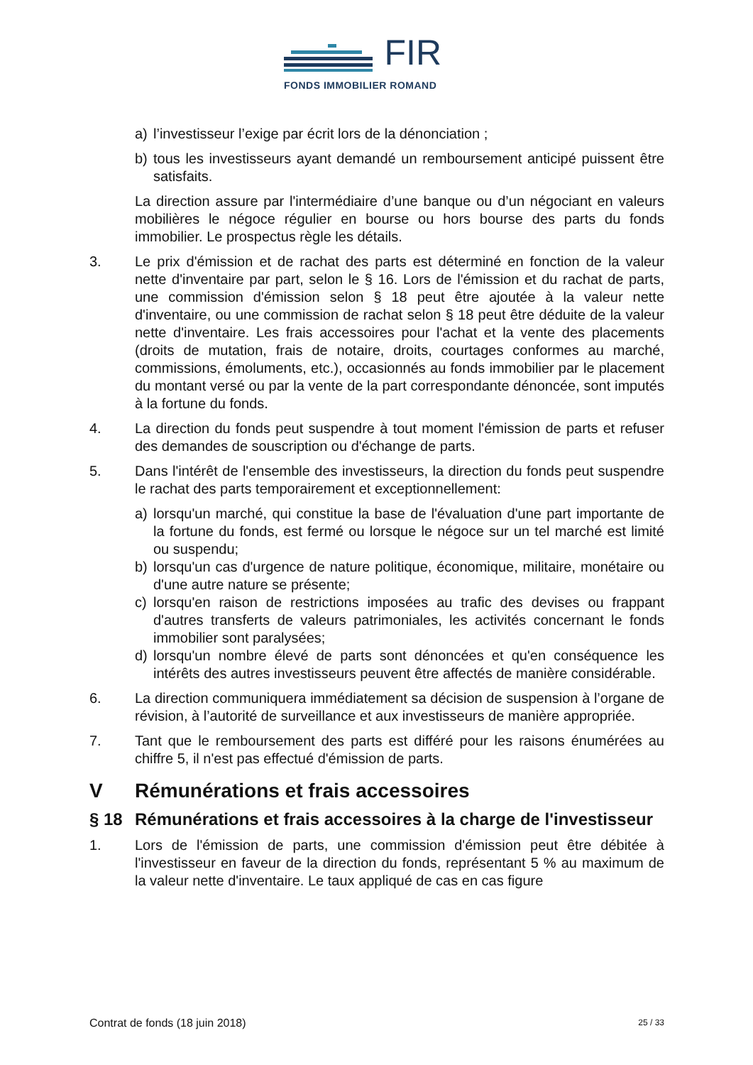FIR
FONDS IMMOBILIER ROMAND
a) l’investisseur l’exige par écrit lors de la dénonciation ;
b) tous les investisseurs ayant demandé un remboursement anticipé puissent être satisfaits.
La direction assure par l'intermédiaire d’une banque ou d’un négociant en valeurs mobilières le négoce régulier en bourse ou hors bourse des parts du fonds immobilier. Le prospectus règle les détails.
3. Le prix d'émission et de rachat des parts est déterminé en fonction de la valeur nette d'inventaire par part, selon le § 16. Lors de l'émission et du rachat de parts, une commission d'émission selon § 18 peut être ajoutée à la valeur nette d'inventaire, ou une commission de rachat selon § 18 peut être déduite de la valeur nette d'inventaire. Les frais accessoires pour l'achat et la vente des placements (droits de mutation, frais de notaire, droits, courtages conformes au marché, commissions, émoluments, etc.), occasionnés au fonds immobilier par le placement du montant versé ou par la vente de la part correspondante dénoncée, sont imputés à la fortune du fonds.
4. La direction du fonds peut suspendre à tout moment l'émission de parts et refuser des demandes de souscription ou d'échange de parts.
5. Dans l'intérêt de l'ensemble des investisseurs, la direction du fonds peut suspendre le rachat des parts temporairement et exceptionnellement:
a) lorsqu'un marché, qui constitue la base de l'évaluation d'une part importante de la fortune du fonds, est fermé ou lorsque le négoce sur un tel marché est limité ou suspendu;
b) lorsqu'un cas d'urgence de nature politique, économique, militaire, monétaire ou d'une autre nature se présente;
c) lorsqu'en raison de restrictions imposées au trafic des devises ou frappant d'autres transferts de valeurs patrimoniales, les activités concernant le fonds immobilier sont paralysées;
d) lorsqu'un nombre élevé de parts sont dénoncées et qu'en conséquence les intérêts des autres investisseurs peuvent être affectés de manière considérable.
6. La direction communiquera immédiatement sa décision de suspension à l’organe de révision, à l’autorité de surveillance et aux investisseurs de manière appropriée.
7. Tant que le remboursement des parts est différé pour les raisons énumérées au chiffre 5, il n'est pas effectué d'émission de parts.
V Rémunérations et frais accessoires
§ 18 Rémunérations et frais accessoires à la charge de l'investisseur
1. Lors de l'émission de parts, une commission d'émission peut être débitée à l'investisseur en faveur de la direction du fonds, représentant 5 % au maximum de la valeur nette d'inventaire. Le taux appliqué de cas en cas figure
Contrat de fonds (18 juin 2018) 25 / 33